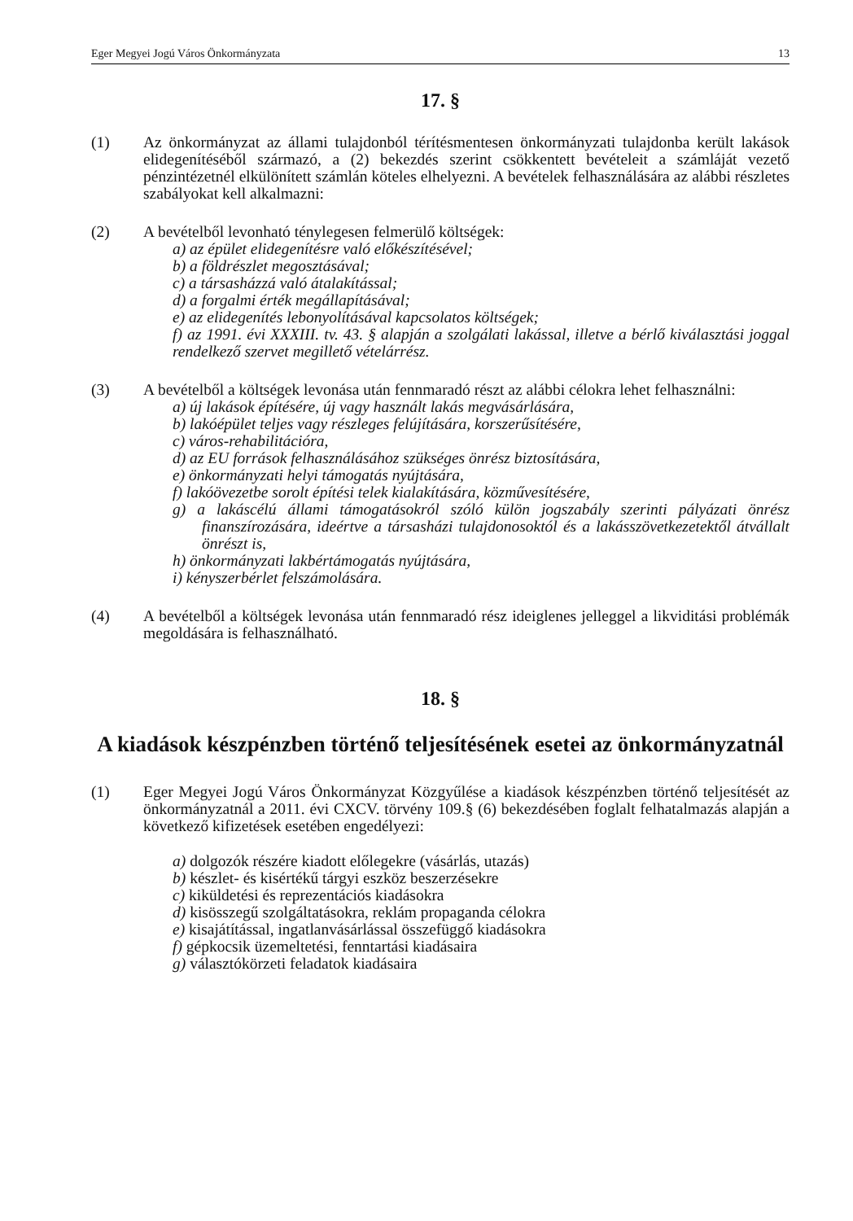Eger Megyei Jogú Város Önkormányzata 13
17. §
(1) Az önkormányzat az állami tulajdonból térítésmentesen önkormányzati tulajdonba került lakások elidegenítéséből származó, a (2) bekezdés szerint csökkentett bevételeit a számláját vezető pénzintézetnél elkülönített számlán köteles elhelyezni. A bevételek felhasználására az alábbi részletes szabályokat kell alkalmazni:
(2) A bevételből levonható ténylegesen felmerülő költségek:
a) az épület elidegenítésre való előkészítésével;
b) a földrészlet megosztásával;
c) a társasházzá való átalakítással;
d) a forgalmi érték megállapításával;
e) az elidegenítés lebonyolításával kapcsolatos költségek;
f) az 1991. évi XXXIII. tv. 43. § alapján a szolgálati lakással, illetve a bérlő kiválasztási joggal rendelkező szervet megillető vételárrész.
(3) A bevételből a költségek levonása után fennmaradó részt az alábbi célokra lehet felhasználni:
a) új lakások építésére, új vagy használt lakás megvásárlására,
b) lakóépület teljes vagy részleges felújítására, korszerűsítésére,
c) város-rehabilitációra,
d) az EU források felhasználásához szükséges önrész biztosítására,
e) önkormányzati helyi támogatás nyújtására,
f) lakóövezetbe sorolt építési telek kialakítására, közművesítésére,
g) a lakáscélú állami támogatásokról szóló külön jogszabály szerinti pályázati önrész finanszírozására, ideértve a társasházi tulajdonosoktól és a lakásszövetkezetektől átvállalt önrészt is,
h) önkormányzati lakbértámogatás nyújtására,
i) kényszerbérlet felszámolására.
(4) A bevételből a költségek levonása után fennmaradó rész ideiglenes jelleggel a likviditási problémák megoldására is felhasználható.
18. §
A kiadások készpénzben történő teljesítésének esetei az önkormányzatnál
(1) Eger Megyei Jogú Város Önkormányzat Közgyűlése a kiadások készpénzben történő teljesítését az önkormányzatnál a 2011. évi CXCV. törvény 109.§ (6) bekezdésében foglalt felhatalmazás alapján a következő kifizetések esetében engedélyezi:
a) dolgozók részére kiadott előlegekre (vásárlás, utazás)
b) készlet- és kisértékű tárgyi eszköz beszerzésekre
c) kiküldetési és reprezentációs kiadásokra
d) kisösszegű szolgáltatásokra, reklám propaganda célokra
e) kisajátítással, ingatlanvásárlással összefüggő kiadásokra
f) gépkocsik üzemeltetési, fenntartási kiadásaira
g) választókörzeti feladatok kiadásaira